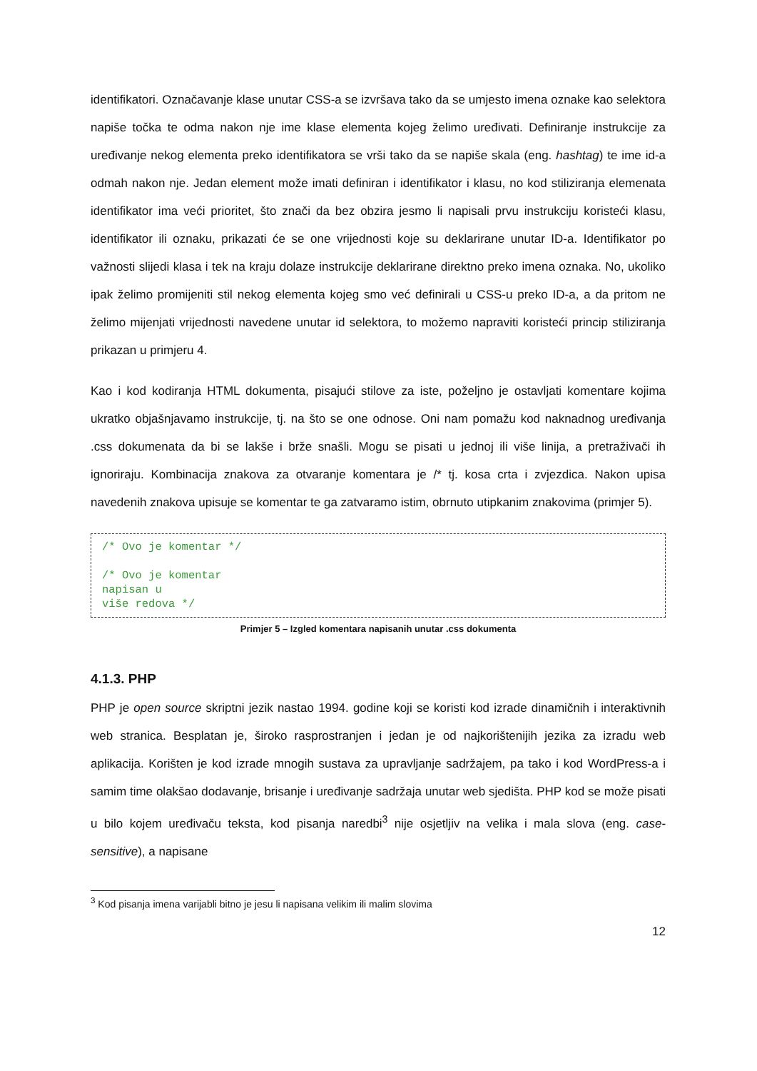identifikatori. Označavanje klase unutar CSS-a se izvršava tako da se umjesto imena oznake kao selektora napiše točka te odma nakon nje ime klase elementa kojeg želimo uređivati. Definiranje instrukcije za uređivanje nekog elementa preko identifikatora se vrši tako da se napiše skala (eng. hashtag) te ime id-a odmah nakon nje. Jedan element može imati definiran i identifikator i klasu, no kod stiliziranja elemenata identifikator ima veći prioritet, što znači da bez obzira jesmo li napisali prvu instrukciju koristeći klasu, identifikator ili oznaku, prikazati će se one vrijednosti koje su deklarirane unutar ID-a. Identifikator po važnosti slijedi klasa i tek na kraju dolaze instrukcije deklarirane direktno preko imena oznaka. No, ukoliko ipak želimo promijeniti stil nekog elementa kojeg smo već definirali u CSS-u preko ID-a, a da pritom ne želimo mijenjati vrijednosti navedene unutar id selektora, to možemo napraviti koristeći princip stiliziranja prikazan u primjeru 4.
Kao i kod kodiranja HTML dokumenta, pisajući stilove za iste, poželjno je ostavljati komentare kojima ukratko objašnjavamo instrukcije, tj. na što se one odnose. Oni nam pomažu kod naknadnog uređivanja .css dokumenata da bi se lakše i brže snašli. Mogu se pisati u jednoj ili više linija, a pretraživači ih ignoriraju. Kombinacija znakova za otvaranje komentara je /* tj. kosa crta i zvjezdica. Nakon upisa navedenih znakova upisuje se komentar te ga zatvaramo istim, obrnuto utipkanim znakovima (primjer 5).
/* Ovo je komentar */ /* Ovo je komentar napisan u više redova */
Primjer 5 – Izgled komentara napisanih unutar .css dokumenta
4.1.3. PHP
PHP je open source skriptni jezik nastao 1994. godine koji se koristi kod izrade dinamičnih i interaktivnih web stranica. Besplatan je, široko rasprostranjen i jedan je od najkorištenijih jezika za izradu web aplikacija. Korišten je kod izrade mnogih sustava za upravljanje sadržajem, pa tako i kod WordPress-a i samim time olakšao dodavanje, brisanje i uređivanje sadržaja unutar web sjedišta. PHP kod se može pisati u bilo kojem uređivaču teksta, kod pisanja naredbi<sup>3</sup> nije osjetljiv na velika i mala slova (eng. case-sensitive), a napisane
<sup>3</sup> Kod pisanja imena varijabli bitno je jesu li napisana velikim ili malim slovima
12